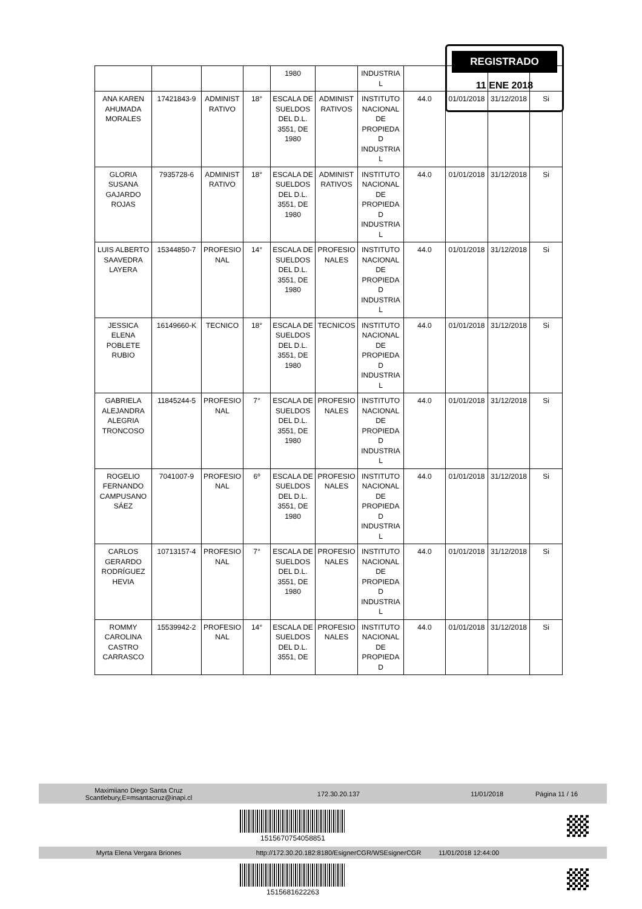REGISTRADO
11 ENE 2018
| | | | | 1980 | | INDUSTRIA L | | | | |
| ANA KAREN AHUMADA MORALES | 17421843-9 | ADMINIST RATIVO | 18° | ESCALA DE SUELDOS DEL D.L. 3551, DE 1980 | ADMINIST RATIVOS | INSTITUTO NACIONAL DE PROPIEDA D INDUSTRIA L | 44.0 | 01/01/2018 | 31/12/2018 | Si |
| GLORIA SUSANA GAJARDO ROJAS | 7935728-6 | ADMINIST RATIVO | 18° | ESCALA DE SUELDOS DEL D.L. 3551, DE 1980 | ADMINIST RATIVOS | INSTITUTO NACIONAL DE PROPIEDA D INDUSTRIA L | 44.0 | 01/01/2018 | 31/12/2018 | Si |
| LUIS ALBERTO SAAVEDRA LAYERA | 15344850-7 | PROFESIO NAL | 14° | ESCALA DE SUELDOS DEL D.L. 3551, DE 1980 | PROFESIO NALES | INSTITUTO NACIONAL DE PROPIEDA D INDUSTRIA L | 44.0 | 01/01/2018 | 31/12/2018 | Si |
| JESSICA ELENA POBLETE RUBIO | 16149660-K | TECNICO | 18° | ESCALA DE SUELDOS DEL D.L. 3551, DE 1980 | TECNICOS | INSTITUTO NACIONAL DE PROPIEDA D INDUSTRIA L | 44.0 | 01/01/2018 | 31/12/2018 | Si |
| GABRIELA ALEJANDRA ALEGRIA TRONCOSO | 11845244-5 | PROFESIO NAL | 7° | ESCALA DE SUELDOS DEL D.L. 3551, DE 1980 | PROFESIO NALES | INSTITUTO NACIONAL DE PROPIEDA D INDUSTRIA L | 44.0 | 01/01/2018 | 31/12/2018 | Si |
| ROGELIO FERNANDO CAMPUSANO SÁEZ | 7041007-9 | PROFESIO NAL | 6º | ESCALA DE SUELDOS DEL D.L. 3551, DE 1980 | PROFESIO NALES | INSTITUTO NACIONAL DE PROPIEDA D INDUSTRIA L | 44.0 | 01/01/2018 | 31/12/2018 | Si |
| CARLOS GERARDO RODRÍGUEZ HEVIA | 10713157-4 | PROFESIO NAL | 7° | ESCALA DE SUELDOS DEL D.L. 3551, DE 1980 | PROFESIO NALES | INSTITUTO NACIONAL DE PROPIEDA D INDUSTRIA L | 44.0 | 01/01/2018 | 31/12/2018 | Si |
| ROMMY CAROLINA CASTRO CARRASCO | 15539942-2 | PROFESIO NAL | 14° | ESCALA DE SUELDOS DEL D.L. 3551, DE | PROFESIO NALES | INSTITUTO NACIONAL DE PROPIEDA D | 44.0 | 01/01/2018 | 31/12/2018 | Si |
Maximiiano Diego Santa Cruz
Scantlebury,E=msantacruz@inapi.cl
172.30.20.137 11/01/2018 Página 11 / 16
1515670754058851
Myrta Elena Vergara Briones http://172.30.20.182:8180/EsignerCGR/WSEsignerCGR 11/01/2018 12:44:00
1515681622263